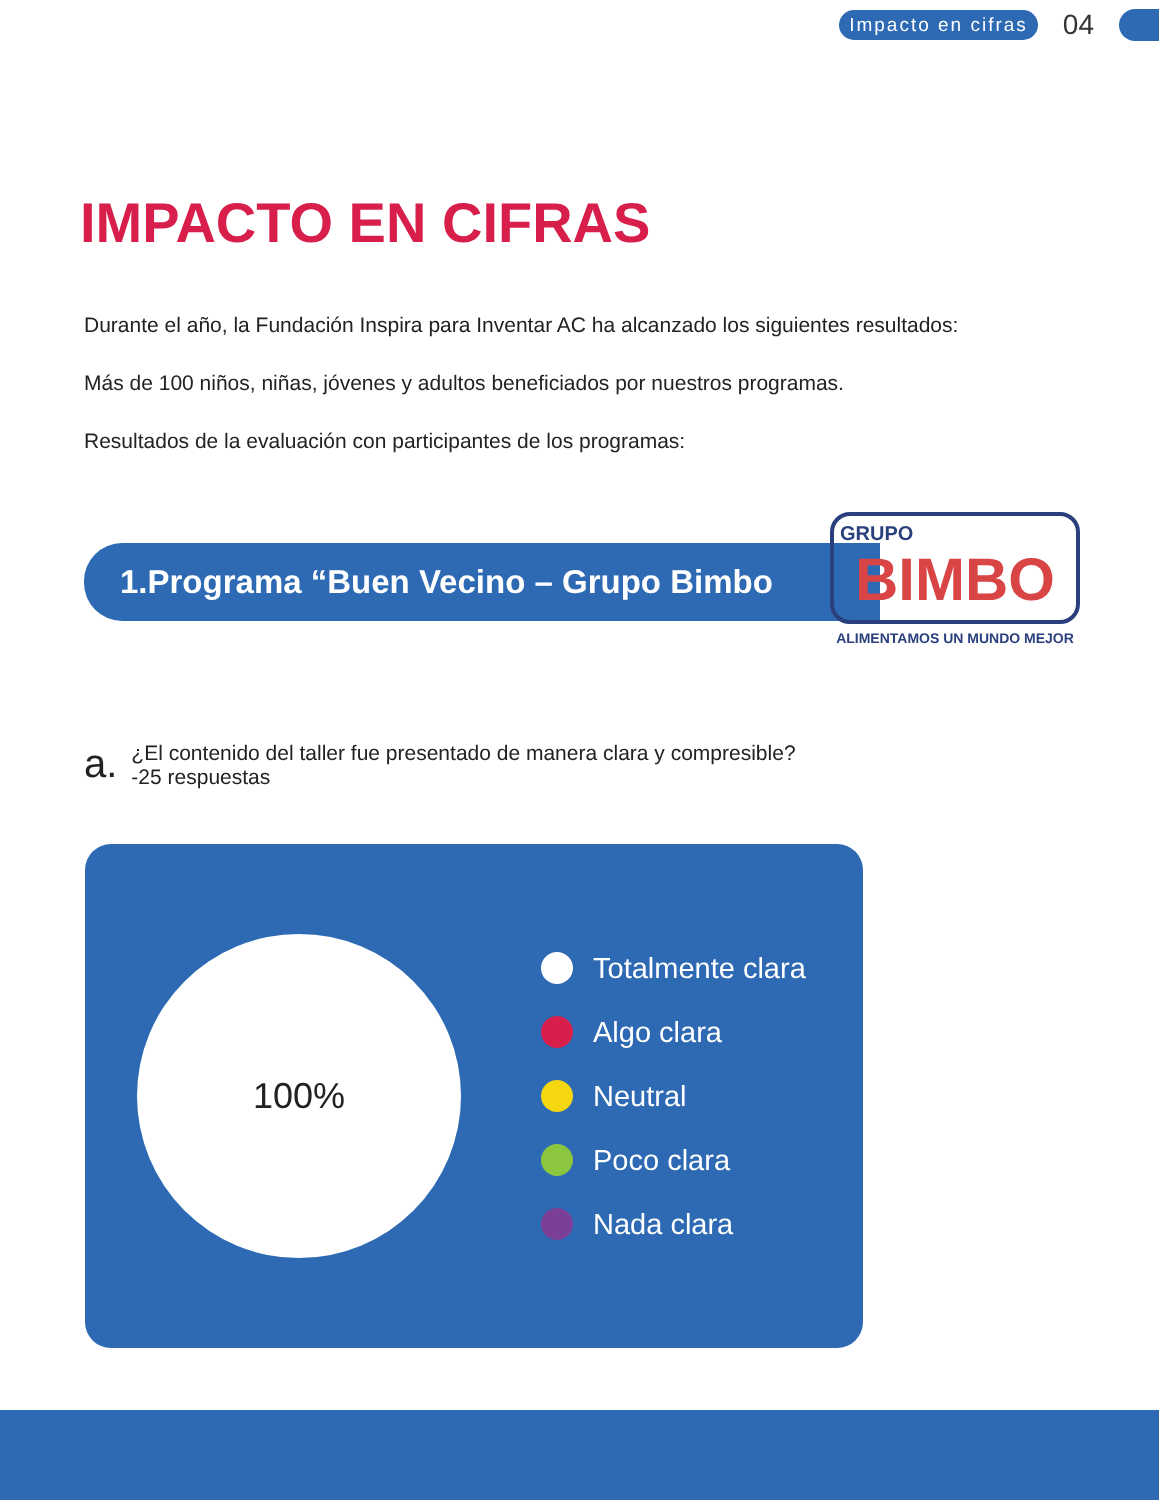Impacto en cifras 04
IMPACTO EN CIFRAS
Durante el año, la Fundación Inspira para Inventar AC ha alcanzado los siguientes resultados:
Más de 100 niños, niñas, jóvenes y adultos beneficiados por nuestros programas.
Resultados de la evaluación con participantes de los programas:
1.Programa “Buen Vecino – Grupo Bimbo
GRUPO
BIMBO
ALIMENTAMOS UN MUNDO MEJOR
a.
¿El contenido del taller fue presentado de manera clara y compresible?
-25 respuestas
100%
Totalmente clara
Algo clara
Neutral
Poco clara
Nada clara